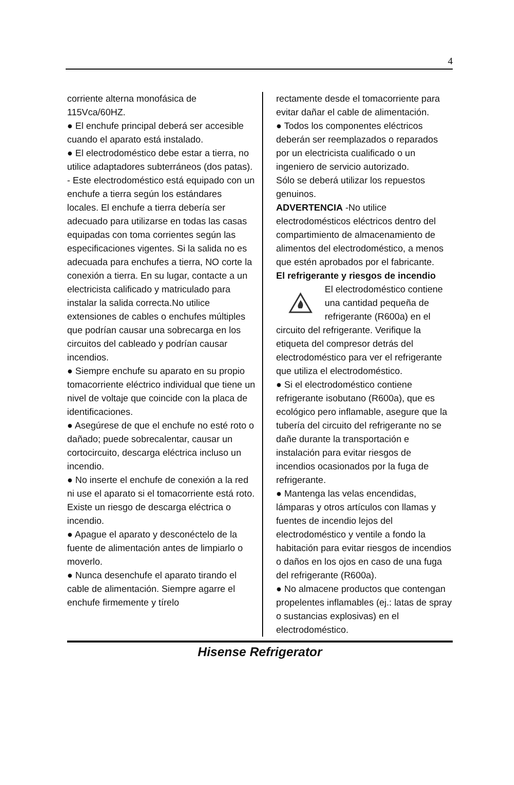4
corriente alterna monofásica de 115Vca/60HZ.
● El enchufe principal deberá ser accesible cuando el aparato está instalado.
● El electrodoméstico debe estar a tierra, no utilice adaptadores subterráneos (dos patas).
- Este electrodoméstico está equipado con un enchufe a tierra según los estándares locales. El enchufe a tierra debería ser adecuado para utilizarse en todas las casas equipadas con toma corrientes según las especificaciones vigentes. Si la salida no es adecuada para enchufes a tierra, NO corte la conexión a tierra. En su lugar, contacte a un electricista calificado y matriculado para instalar la salida correcta.No utilice extensiones de cables o enchufes múltiples que podrían causar una sobrecarga en los circuitos del cableado y podrían causar incendios.
● Siempre enchufe su aparato en su propio tomacorriente eléctrico individual que tiene un nivel de voltaje que coincide con la placa de identificaciones.
● Asegúrese de que el enchufe no esté roto o dañado; puede sobrecalentar, causar un cortocircuito, descarga eléctrica incluso un incendio.
● No inserte el enchufe de conexión a la red ni use el aparato si el tomacorriente está roto. Existe un riesgo de descarga eléctrica o incendio.
● Apague el aparato y desconéctelo de la fuente de alimentación antes de limpiarlo o moverlo.
● Nunca desenchufe el aparato tirando el cable de alimentación. Siempre agarre el enchufe firmemente y tírelo
rectamente desde el tomacorriente para evitar dañar el cable de alimentación.
● Todos los componentes eléctricos deberán ser reemplazados o reparados por un electricista cualificado o un ingeniero de servicio autorizado.
Sólo se deberá utilizar los repuestos genuinos.
ADVERTENCIA -No utilice electrodomésticos eléctricos dentro del compartimiento de almacenamiento de alimentos del electrodoméstico, a menos que estén aprobados por el fabricante.
El refrigerante y riesgos de incendio
El electrodoméstico contiene una cantidad pequeña de refrigerante (R600a) en el circuito del refrigerante. Verifique la etiqueta del compresor detrás del electrodoméstico para ver el refrigerante que utiliza el electrodoméstico.
● Si el electrodoméstico contiene refrigerante isobutano (R600a), que es ecológico pero inflamable, asegure que la tubería del circuito del refrigerante no se dañe durante la transportación e instalación para evitar riesgos de incendios ocasionados por la fuga de refrigerante.
● Mantenga las velas encendidas, lámparas y otros artículos con llamas y fuentes de incendio lejos del electrodoméstico y ventile a fondo la habitación para evitar riesgos de incendios o daños en los ojos en caso de una fuga del refrigerante (R600a).
● No almacene productos que contengan propelentes inflamables (ej.: latas de spray o sustancias explosivas) en el electrodoméstico.
Hisense Refrigerator